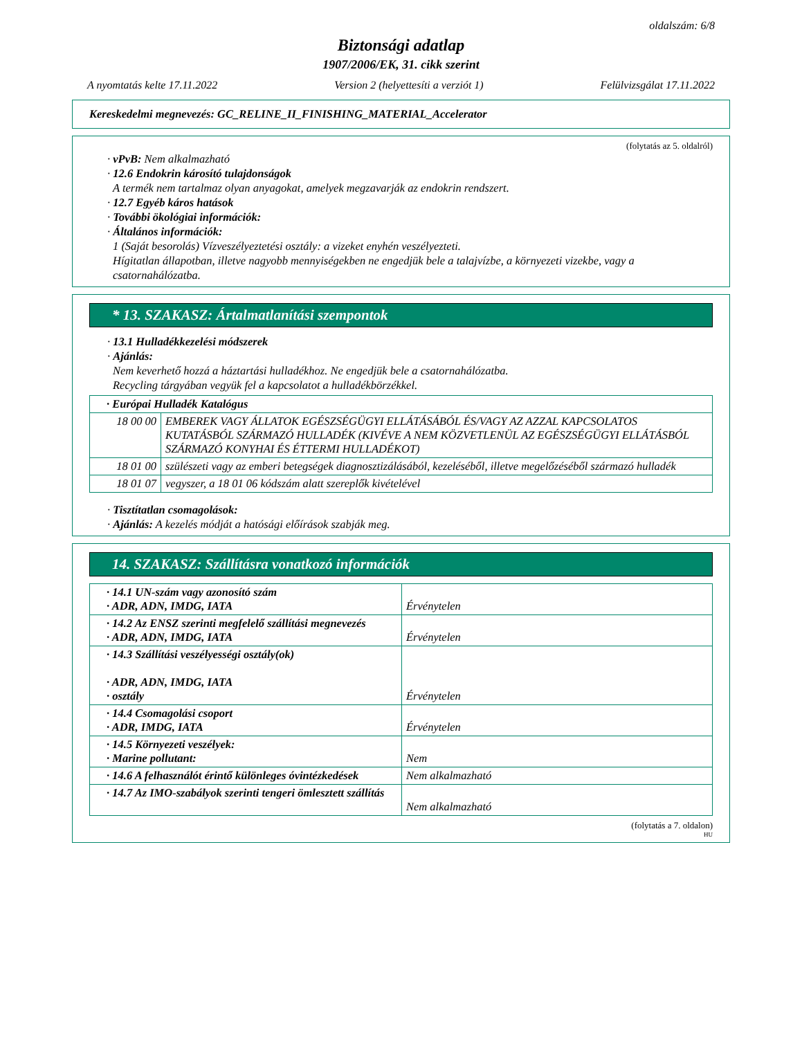oldalszám: 6/8
Biztonsági adatlap
1907/2006/EK, 31. cikk szerint
A nyomtatás kelte 17.11.2022 Version 2 (helyettesíti a verziót 1) Felülvizsgálat 17.11.2022
Kereskedelmi megnevezés: GC_RELINE_II_FINISHING_MATERIAL_Accelerator
(folytatás az 5. oldalról)
· vPvB: Nem alkalmazható
· 12.6 Endokrin károsító tulajdonságok
A termék nem tartalmaz olyan anyagokat, amelyek megzavarják az endokrin rendszert.
· 12.7 Egyéb káros hatások
· További ökológiai információk:
· Általános információk:
1 (Saját besorolás) Vízveszélyeztetési osztály: a vizeket enyhén veszélyezteti.
Hígitatlan állapotban, illetve nagyobb mennyiségekben ne engedjük bele a talajvízbe, a környezeti vizekbe, vagy a csatornahálózatba.
* 13. SZAKASZ: Ártalmatlanítási szempontok
· 13.1 Hulladékkezelési módszerek
· Ajánlás:
Nem keverhető hozzá a háztartási hulladékhoz. Ne engedjük bele a csatornahálózatba.
Recycling tárgyában vegyük fel a kapcsolatot a hulladékbörzékkel.
| · Európai Hulladék Katalógus | |
| 18 00 00 | EMBEREK VAGY ÁLLATOK EGÉSZSÉGÜGYI ELLÁTÁSÁBÓL ÉS/VAGY AZ AZZAL KAPCSOLATOS KUTATÁSBÓL SZÁRMAZÓ HULLADÉK (KIVÉVE A NEM KÖZVETLENÜL AZ EGÉSZSÉGÜGYI ELLÁTÁSBÓL SZÁRMAZÓ KONYHAI ÉS ÉTTERMI HULLADÉKOT) |
| 18 01 00 | szülészeti vagy az emberi betegségek diagnosztizálásából, kezeléséből, illetve megelőzéséből származó hulladék |
| 18 01 07 | vegyszer, a 18 01 06 kódszám alatt szereplők kivételével |
· Tisztítatlan csomagolások:
· Ajánlás: A kezelés módját a hatósági előírások szabják meg.
14. SZAKASZ: Szállításra vonatkozó információk
| · 14.1 UN-szám vagy azonosító szám · ADR, ADN, IMDG, IATA | Érvénytelen |
| · 14.2 Az ENSZ szerinti megfelelő szállítási megnevezés · ADR, ADN, IMDG, IATA | Érvénytelen |
| · 14.3 Szállítási veszélyességi osztály(ok) · ADR, ADN, IMDG, IATA · osztály | Érvénytelen |
| · 14.4 Csomagolási csoport · ADR, IMDG, IATA | Érvénytelen |
| · 14.5 Környezeti veszélyek: · Marine pollutant: | Nem |
| · 14.6 A felhasználót érintő különleges óvintézkedések | Nem alkalmazható |
| · 14.7 Az IMO-szabályok szerinti tengeri ömlesztett szállítás | Nem alkalmazható |
(folytatás a 7. oldalon)
HU